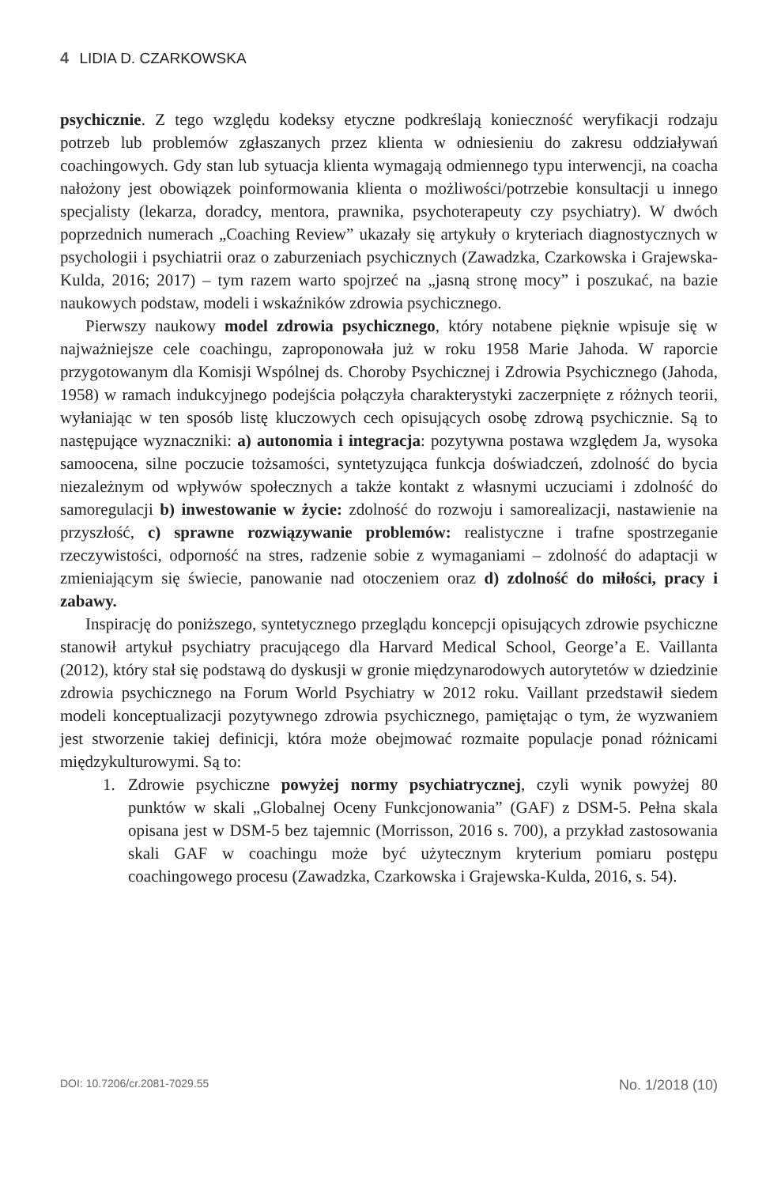4 LIDIA D. CZARKOWSKA
psychicznie. Z tego względu kodeksy etyczne podkreślają konieczność weryfikacji rodzaju potrzeb lub problemów zgłaszanych przez klienta w odniesieniu do zakresu oddziaływań coachingowych. Gdy stan lub sytuacja klienta wymagają odmiennego typu interwencji, na coacha nałożony jest obowiązek poinformowania klienta o możliwości/potrzebie konsultacji u innego specjalisty (lekarza, doradcy, mentora, prawnika, psychoterapeuty czy psychiatry). W dwóch poprzednich numerach „Coaching Review” ukazały się artykuły o kryteriach diagnostycznych w psychologii i psychiatrii oraz o zaburzeniach psychicznych (Zawadzka, Czarkowska i Grajewska-Kulda, 2016; 2017) – tym razem warto spojrzeć na „jasną stronę mocy” i poszukać, na bazie naukowych podstaw, modeli i wskaźników zdrowia psychicznego.
Pierwszy naukowy model zdrowia psychicznego, który notabene pięknie wpisuje się w najważniejsze cele coachingu, zaproponowała już w roku 1958 Marie Jahoda. W raporcie przygotowanym dla Komisji Wspólnej ds. Choroby Psychicznej i Zdrowia Psychicznego (Jahoda, 1958) w ramach indukcyjnego podejścia połączyła charakterystyki zaczerpnięte z różnych teorii, wyłaniając w ten sposób listę kluczowych cech opisujących osobę zdrową psychicznie. Są to następujące wyznaczniki: a) autonomia i integracja: pozytywna postawa względem Ja, wysoka samoocena, silne poczucie tożsamości, syntetyzująca funkcja doświadczeń, zdolność do bycia niezależnym od wpływów społecznych a także kontakt z własnymi uczuciami i zdolność do samoregulacji b) inwestowanie w życie: zdolność do rozwoju i samorealizacji, nastawienie na przyszłość, c) sprawne rozwiązywanie problemów: realistyczne i trafne spostrzeganie rzeczywistości, odporność na stres, radzenie sobie z wymaganiami – zdolność do adaptacji w zmieniającym się świecie, panowanie nad otoczeniem oraz d) zdolność do miłości, pracy i zabawy.
Inspirację do poniższego, syntetycznego przeglądu koncepcji opisujących zdrowie psychiczne stanowił artykuł psychiatry pracującego dla Harvard Medical School, George’a E. Vaillanta (2012), który stał się podstawą do dyskusji w gronie międzynarodowych autorytetów w dziedzinie zdrowia psychicznego na Forum World Psychiatry w 2012 roku. Vaillant przedstawił siedem modeli konceptualizacji pozytywnego zdrowia psychicznego, pamiętając o tym, że wyzwaniem jest stworzenie takiej definicji, która może obejmować rozmaite populacje ponad różnicami międzykulturowymi. Są to:
1. Zdrowie psychiczne powyżej normy psychiatrycznej, czyli wynik powyżej 80 punktów w skali „Globalnej Oceny Funkcjonowania” (GAF) z DSM-5. Pełna skala opisana jest w DSM-5 bez tajemnic (Morrisson, 2016 s. 700), a przykład zastosowania skali GAF w coachingu może być użytecznym kryterium pomiaru postępu coachingowego procesu (Zawadzka, Czarkowska i Grajewska-Kulda, 2016, s. 54).
DOI: 10.7206/cr.2081-7029.55 No. 1/2018 (10)